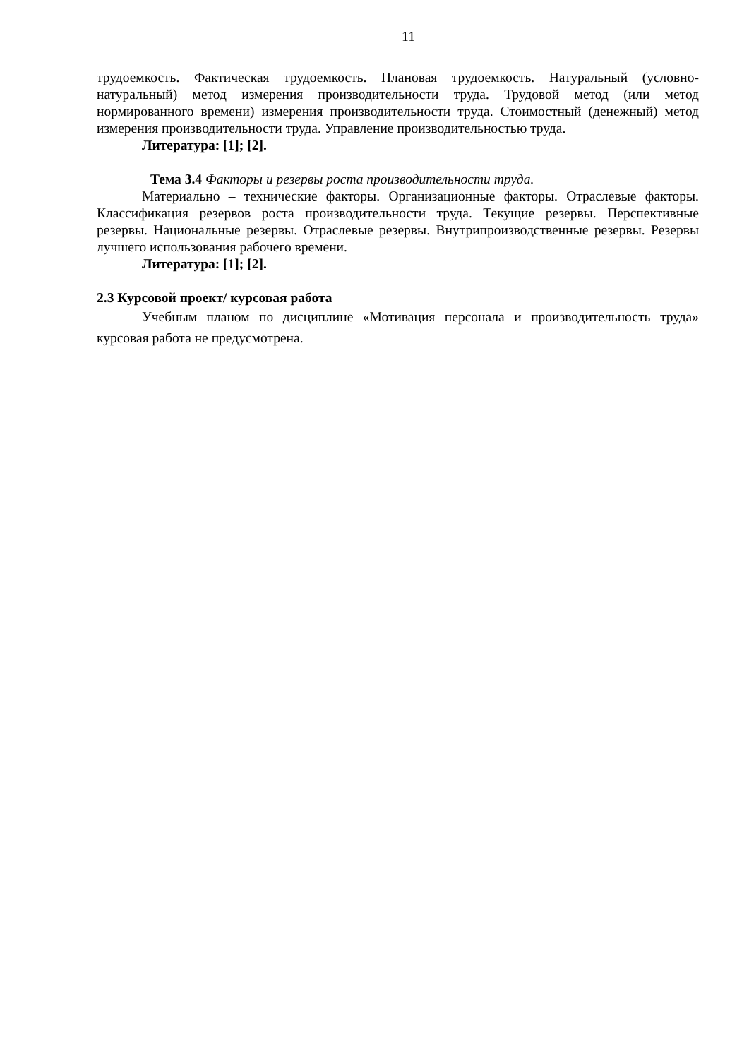11
трудоемкость. Фактическая трудоемкость. Плановая трудоемкость. Натуральный (условно-натуральный) метод измерения производительности труда. Трудовой метод (или метод нормированного времени) измерения производительности труда. Стоимостный (денежный) метод измерения производительности труда. Управление производительностью труда.
Литература: [1]; [2].
Тема 3.4 Факторы и резервы роста производительности труда.
Материально – технические факторы. Организационные факторы. Отраслевые факторы. Классификация резервов роста производительности труда. Текущие резервы. Перспективные резервы. Национальные резервы. Отраслевые резервы. Внутрипроизводственные резервы. Резервы лучшего использования рабочего времени.
Литература: [1]; [2].
2.3 Курсовой проект/ курсовая работа
Учебным планом по дисциплине «Мотивация персонала и производительность труда» курсовая работа не предусмотрена.